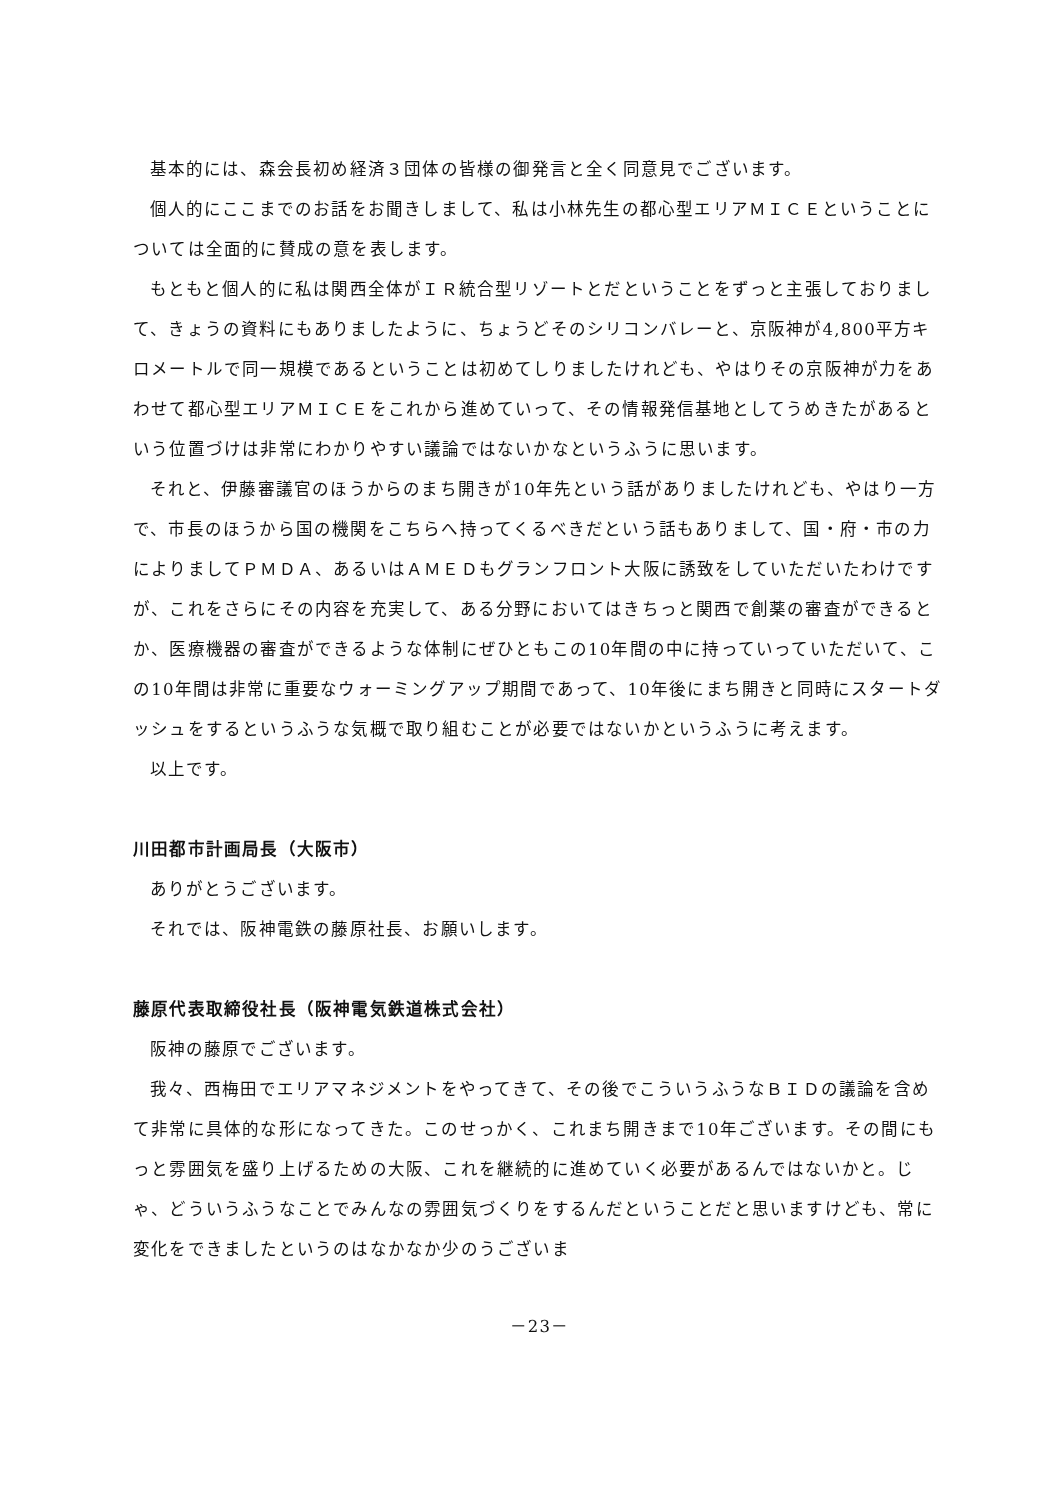基本的には、森会長初め経済３団体の皆様の御発言と全く同意見でございます。
個人的にここまでのお話をお聞きしまして、私は小林先生の都心型エリアＭＩＣＥということについては全面的に賛成の意を表します。
もともと個人的に私は関西全体がＩＲ統合型リゾートとだということをずっと主張しておりまして、きょうの資料にもありましたように、ちょうどそのシリコンバレーと、京阪神が4,800平方キロメートルで同一規模であるということは初めてしりましたけれども、やはりその京阪神が力をあわせて都心型エリアＭＩＣＥをこれから進めていって、その情報発信基地としてうめきたがあるという位置づけは非常にわかりやすい議論ではないかなというふうに思います。
それと、伊藤審議官のほうからのまち開きが10年先という話がありましたけれども、やはり一方で、市長のほうから国の機関をこちらへ持ってくるべきだという話もありまして、国・府・市の力によりましてＰＭＤＡ、あるいはＡＭＥＤもグランフロント大阪に誘致をしていただいたわけですが、これをさらにその内容を充実して、ある分野においてはきちっと関西で創薬の審査ができるとか、医療機器の審査ができるような体制にぜひともこの10年間の中に持っていっていただいて、この10年間は非常に重要なウォーミングアップ期間であって、10年後にまち開きと同時にスタートダッシュをするというふうな気概で取り組むことが必要ではないかというふうに考えます。
以上です。
川田都市計画局長（大阪市）
ありがとうございます。
それでは、阪神電鉄の藤原社長、お願いします。
藤原代表取締役社長（阪神電気鉄道株式会社）
阪神の藤原でございます。
我々、西梅田でエリアマネジメントをやってきて、その後でこういうふうなＢＩＤの議論を含めて非常に具体的な形になってきた。このせっかく、これまち開きまで10年ございます。その間にもっと雰囲気を盛り上げるための大阪、これを継続的に進めていく必要があるんではないかと。じゃ、どういうふうなことでみんなの雰囲気づくりをするんだということだと思いますけども、常に変化をできましたというのはなかなか少のうございま
－23－